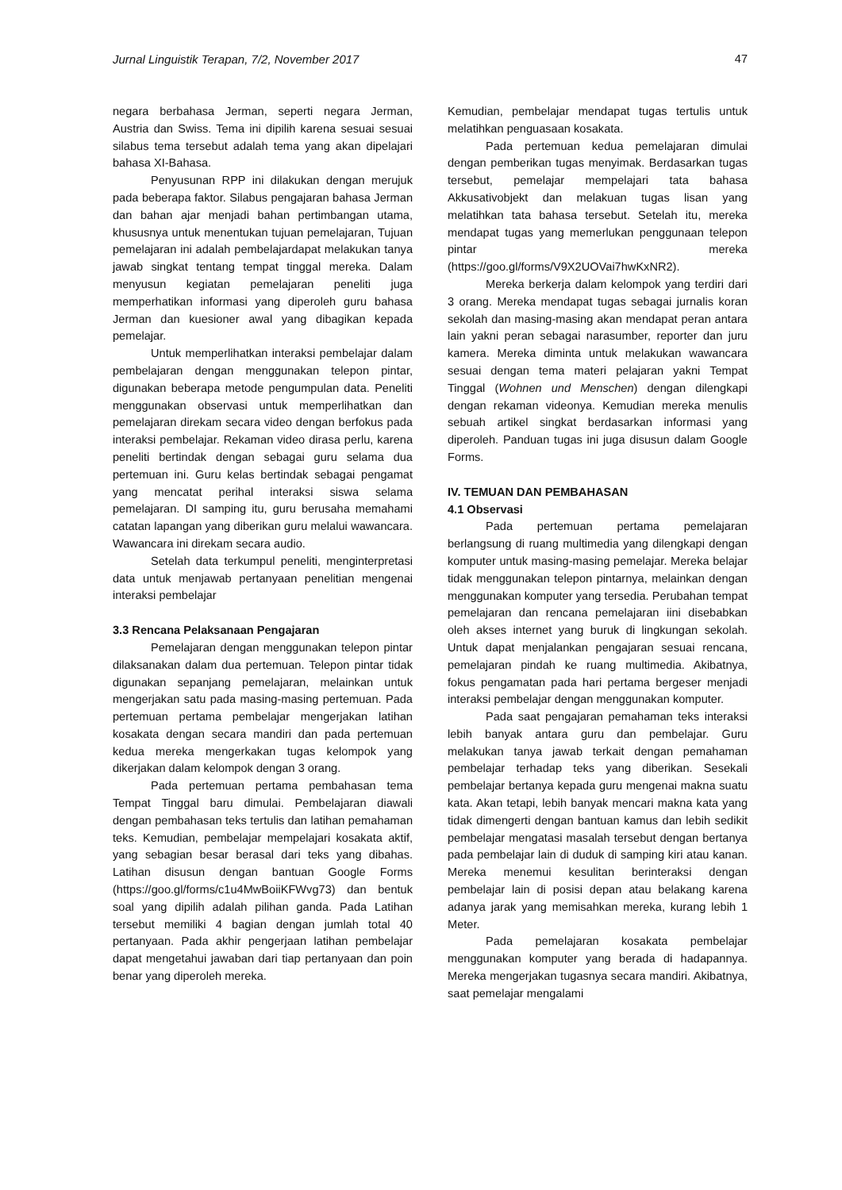Jurnal Linguistik Terapan, 7/2, November 2017 47
negara berbahasa Jerman, seperti negara Jerman, Austria dan Swiss. Tema ini dipilih karena sesuai sesuai silabus tema tersebut adalah tema yang akan dipelajari bahasa XI-Bahasa.
Penyusunan RPP ini dilakukan dengan merujuk pada beberapa faktor. Silabus pengajaran bahasa Jerman dan bahan ajar menjadi bahan pertimbangan utama, khususnya untuk menentukan tujuan pemelajaran, Tujuan pemelajaran ini adalah pembelajardapat melakukan tanya jawab singkat tentang tempat tinggal mereka. Dalam menyusun kegiatan pemelajaran peneliti juga memperhatikan informasi yang diperoleh guru bahasa Jerman dan kuesioner awal yang dibagikan kepada pemelajar.
Untuk memperlihatkan interaksi pembelajar dalam pembelajaran dengan menggunakan telepon pintar, digunakan beberapa metode pengumpulan data. Peneliti menggunakan observasi untuk memperlihatkan dan pemelajaran direkam secara video dengan berfokus pada interaksi pembelajar. Rekaman video dirasa perlu, karena peneliti bertindak dengan sebagai guru selama dua pertemuan ini. Guru kelas bertindak sebagai pengamat yang mencatat perihal interaksi siswa selama pemelajaran. DI samping itu, guru berusaha memahami catatan lapangan yang diberikan guru melalui wawancara. Wawancara ini direkam secara audio.
Setelah data terkumpul peneliti, menginterpretasi data untuk menjawab pertanyaan penelitian mengenai interaksi pembelajar
3.3 Rencana Pelaksanaan Pengajaran
Pemelajaran dengan menggunakan telepon pintar dilaksanakan dalam dua pertemuan. Telepon pintar tidak digunakan sepanjang pemelajaran, melainkan untuk mengerjakan satu pada masing-masing pertemuan. Pada pertemuan pertama pembelajar mengerjakan latihan kosakata dengan secara mandiri dan pada pertemuan kedua mereka mengerkakan tugas kelompok yang dikerjakan dalam kelompok dengan 3 orang.
Pada pertemuan pertama pembahasan tema Tempat Tinggal baru dimulai. Pembelajaran diawali dengan pembahasan teks tertulis dan latihan pemahaman teks. Kemudian, pembelajar mempelajari kosakata aktif, yang sebagian besar berasal dari teks yang dibahas. Latihan disusun dengan bantuan Google Forms (https://goo.gl/forms/c1u4MwBoiiKFWvg73) dan bentuk soal yang dipilih adalah pilihan ganda. Pada Latihan tersebut memiliki 4 bagian dengan jumlah total 40 pertanyaan. Pada akhir pengerjaan latihan pembelajar dapat mengetahui jawaban dari tiap pertanyaan dan poin benar yang diperoleh mereka.
Kemudian, pembelajar mendapat tugas tertulis untuk melatihkan penguasaan kosakata.
Pada pertemuan kedua pemelajaran dimulai dengan pemberikan tugas menyimak. Berdasarkan tugas tersebut, pemelajar mempelajari tata bahasa Akkusativobjekt dan melakuan tugas lisan yang melatihkan tata bahasa tersebut. Setelah itu, mereka mendapat tugas yang memerlukan penggunaan telepon pintar mereka (https://goo.gl/forms/V9X2UOVai7hwKxNR2).
Mereka berkerja dalam kelompok yang terdiri dari 3 orang. Mereka mendapat tugas sebagai jurnalis koran sekolah dan masing-masing akan mendapat peran antara lain yakni peran sebagai narasumber, reporter dan juru kamera. Mereka diminta untuk melakukan wawancara sesuai dengan tema materi pelajaran yakni Tempat Tinggal (Wohnen und Menschen) dengan dilengkapi dengan rekaman videonya. Kemudian mereka menulis sebuah artikel singkat berdasarkan informasi yang diperoleh. Panduan tugas ini juga disusun dalam Google Forms.
IV. TEMUAN DAN PEMBAHASAN
4.1 Observasi
Pada pertemuan pertama pemelajaran berlangsung di ruang multimedia yang dilengkapi dengan komputer untuk masing-masing pemelajar. Mereka belajar tidak menggunakan telepon pintarnya, melainkan dengan menggunakan komputer yang tersedia. Perubahan tempat pemelajaran dan rencana pemelajaran iini disebabkan oleh akses internet yang buruk di lingkungan sekolah. Untuk dapat menjalankan pengajaran sesuai rencana, pemelajaran pindah ke ruang multimedia. Akibatnya, fokus pengamatan pada hari pertama bergeser menjadi interaksi pembelajar dengan menggunakan komputer.
Pada saat pengajaran pemahaman teks interaksi lebih banyak antara guru dan pembelajar. Guru melakukan tanya jawab terkait dengan pemahaman pembelajar terhadap teks yang diberikan. Sesekali pembelajar bertanya kepada guru mengenai makna suatu kata. Akan tetapi, lebih banyak mencari makna kata yang tidak dimengerti dengan bantuan kamus dan lebih sedikit pembelajar mengatasi masalah tersebut dengan bertanya pada pembelajar lain di duduk di samping kiri atau kanan. Mereka menemui kesulitan berinteraksi dengan pembelajar lain di posisi depan atau belakang karena adanya jarak yang memisahkan mereka, kurang lebih 1 Meter.
Pada pemelajaran kosakata pembelajar menggunakan komputer yang berada di hadapannya. Mereka mengerjakan tugasnya secara mandiri. Akibatnya, saat pemelajar mengalami